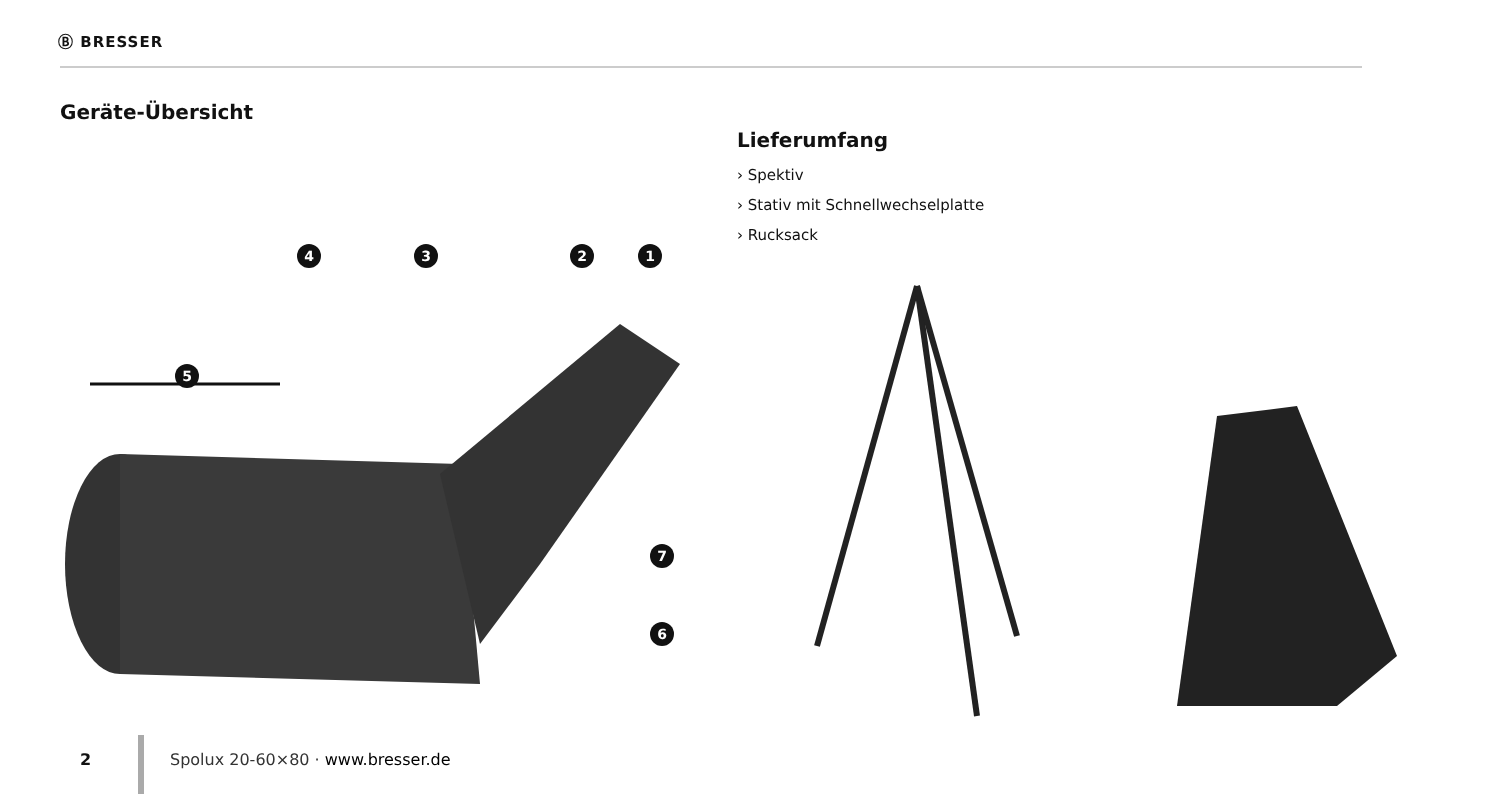Ⓑ BRESSER
Geräte-Übersicht
1
2
3
4
5
6
7
Lieferumfang
› Spektiv
› Stativ mit Schnellwechselplatte
› Rucksack
2
Spolux 20-60×80 · www.bresser.de